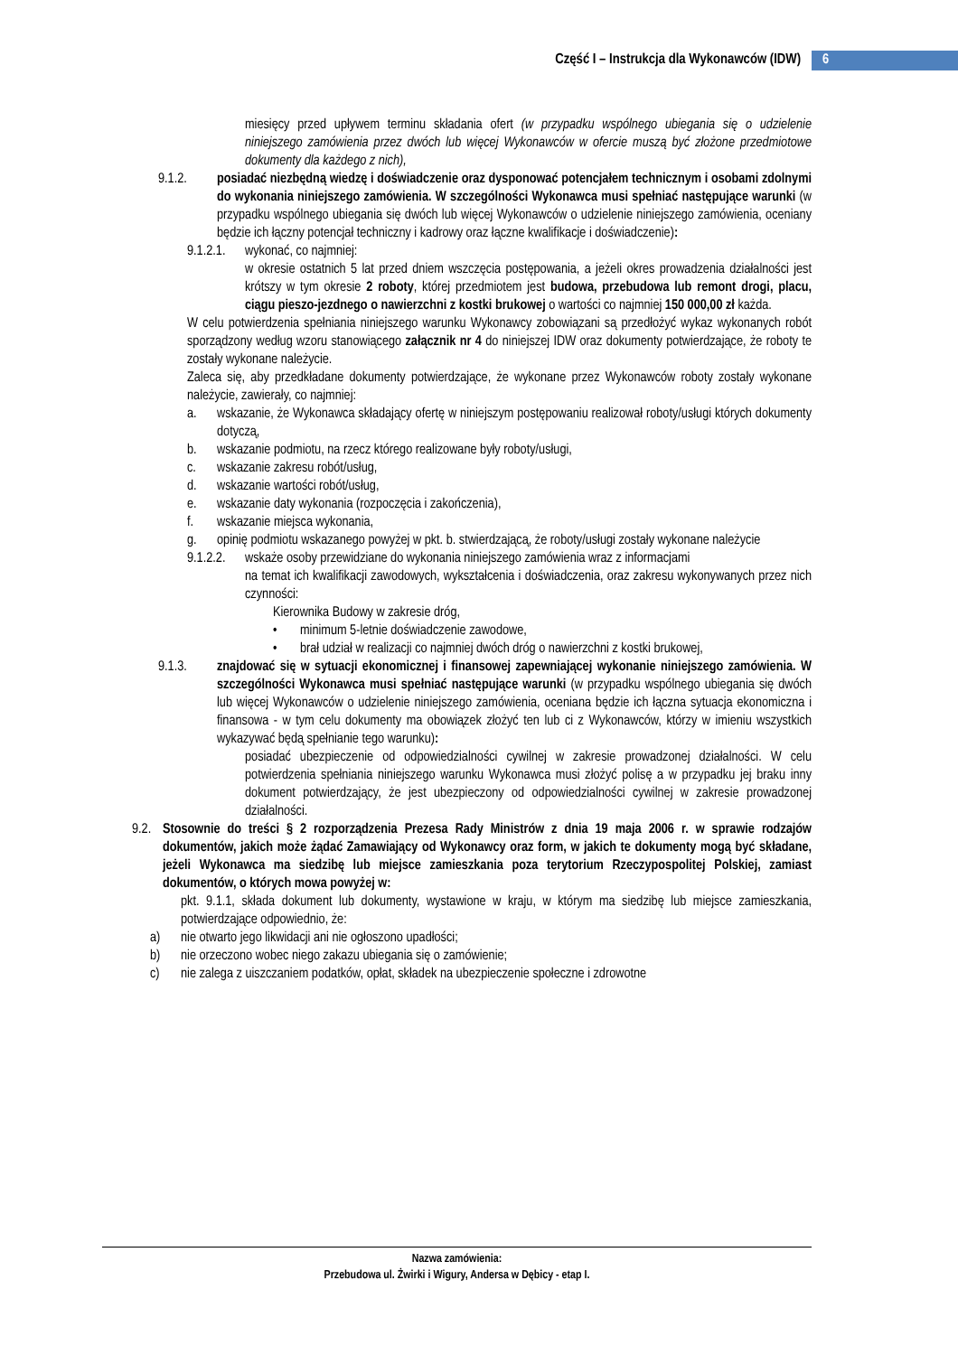Część I – Instrukcja dla Wykonawców (IDW)
6
miesięcy przed upływem terminu składania ofert (w przypadku wspólnego ubiegania się o udzielenie niniejszego zamówienia przez dwóch lub więcej Wykonawców w ofercie muszą być złożone przedmiotowe dokumenty dla każdego z nich),
9.1.2. posiadać niezbędną wiedzę i doświadczenie oraz dysponować potencjałem technicznym i osobami zdolnymi do wykonania niniejszego zamówienia. W szczególności Wykonawca musi spełniać następujące warunki (w przypadku wspólnego ubiegania się dwóch lub więcej Wykonawców o udzielenie niniejszego zamówienia, oceniany będzie ich łączny potencjał techniczny i kadrowy oraz łączne kwalifikacje i doświadczenie):
9.1.2.1. wykonać, co najmniej:
w okresie ostatnich 5 lat przed dniem wszczęcia postępowania, a jeżeli okres prowadzenia działalności jest krótszy w tym okresie 2 roboty, której przedmiotem jest budowa, przebudowa lub remont drogi, placu, ciągu pieszo-jezdnego o nawierzchni z kostki brukowej o wartości co najmniej 150 000,00 zł każda.
W celu potwierdzenia spełniania niniejszego warunku Wykonawcy zobowiązani są przedłożyć wykaz wykonanych robót sporządzony według wzoru stanowiącego załącznik nr 4 do niniejszej IDW oraz dokumenty potwierdzające, że roboty te zostały wykonane należycie.
Zaleca się, aby przedkładane dokumenty potwierdzające, że wykonane przez Wykonawców roboty zostały wykonane należycie, zawierały, co najmniej:
a. wskazanie, że Wykonawca składający ofertę w niniejszym postępowaniu realizował roboty/usługi których dokumenty dotyczą,
b. wskazanie podmiotu, na rzecz którego realizowane były roboty/usługi,
c. wskazanie zakresu robót/usług,
d. wskazanie wartości robót/usług,
e. wskazanie daty wykonania (rozpoczęcia i zakończenia),
f. wskazanie miejsca wykonania,
g. opinię podmiotu wskazanego powyżej w pkt. b. stwierdzającą, że roboty/usługi zostały wykonane należycie
9.1.2.2. wskaże osoby przewidziane do wykonania niniejszego zamówienia wraz z informacjami
na temat ich kwalifikacji zawodowych, wykształcenia i doświadczenia, oraz zakresu wykonywanych przez nich czynności:
Kierownika Budowy w zakresie dróg,
• minimum 5-letnie doświadczenie zawodowe,
• brał udział w realizacji co najmniej dwóch dróg o nawierzchni z kostki brukowej,
9.1.3. znajdować się w sytuacji ekonomicznej i finansowej zapewniającej wykonanie niniejszego zamówienia. W szczególności Wykonawca musi spełniać następujące warunki (w przypadku wspólnego ubiegania się dwóch lub więcej Wykonawców o udzielenie niniejszego zamówienia, oceniana będzie ich łączna sytuacja ekonomiczna i finansowa - w tym celu dokumenty ma obowiązek złożyć ten lub ci z Wykonawców, którzy w imieniu wszystkich wykazywać będą spełnianie tego warunku):
posiadać ubezpieczenie od odpowiedzialności cywilnej w zakresie prowadzonej działalności. W celu potwierdzenia spełniania niniejszego warunku Wykonawca musi złożyć polisę a w przypadku jej braku inny dokument potwierdzający, że jest ubezpieczony od odpowiedzialności cywilnej w zakresie prowadzonej działalności.
9.2. Stosownie do treści § 2 rozporządzenia Prezesa Rady Ministrów z dnia 19 maja 2006 r. w sprawie rodzajów dokumentów, jakich może żądać Zamawiający od Wykonawcy oraz form, w jakich te dokumenty mogą być składane, jeżeli Wykonawca ma siedzibę lub miejsce zamieszkania poza terytorium Rzeczypospolitej Polskiej, zamiast dokumentów, o których mowa powyżej w:
pkt. 9.1.1, składa dokument lub dokumenty, wystawione w kraju, w którym ma siedzibę lub miejsce zamieszkania, potwierdzające odpowiednio, że:
a) nie otwarto jego likwidacji ani nie ogłoszono upadłości;
b) nie orzeczono wobec niego zakazu ubiegania się o zamówienie;
c) nie zalega z uiszczaniem podatków, opłat, składek na ubezpieczenie społeczne i zdrowotne
Nazwa zamówienia:
Przebudowa ul. Żwirki i Wigury, Andersa w Dębicy - etap I.